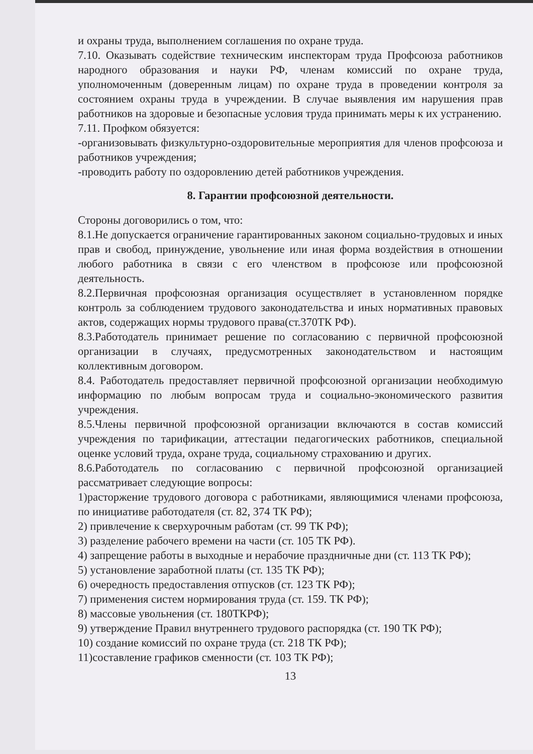и охраны труда, выполнением соглашения по охране труда.
7.10. Оказывать содействие техническим инспекторам труда Профсоюза работников народного образования и науки РФ, членам комиссий по охране труда, уполномоченным (доверенным лицам) по охране труда в проведении контроля за состоянием охраны труда в учреждении. В случае выявления им нарушения прав работников на здоровые и безопасные условия труда принимать меры к их устранению.
7.11. Профком обязуется:
-организовывать физкультурно-оздоровительные мероприятия для членов профсоюза и работников учреждения;
-проводить работу по оздоровлению детей работников учреждения.
8. Гарантии профсоюзной деятельности.
Стороны договорились о том, что:
8.1.Не допускается ограничение гарантированных законом социально-трудовых и иных прав и свобод, принуждение, увольнение или иная форма воздействия в отношении любого работника в связи с его членством в профсоюзе или профсоюзной деятельность.
8.2.Первичная профсоюзная организация осуществляет в установленном порядке контроль за соблюдением трудового законодательства и иных нормативных правовых актов, содержащих нормы трудового права(ст.370ТК РФ).
8.3.Работодатель принимает решение по согласованию с первичной профсоюзной организации в случаях, предусмотренных законодательством и настоящим коллективным договором.
8.4. Работодатель предоставляет первичной профсоюзной организации необходимую информацию по любым вопросам труда и социально-экономического развития учреждения.
8.5.Члены первичной профсоюзной организации включаются в состав комиссий учреждения по тарификации, аттестации педагогических работников, специальной оценке условий труда, охране труда, социальному страхованию и других.
8.6.Работодатель по согласованию с первичной профсоюзной организацией рассматривает следующие вопросы:
1)расторжение трудового договора с работниками, являющимися членами профсоюза, по инициативе работодателя (ст. 82, 374 ТК РФ);
2) привлечение к сверхурочным работам (ст. 99 ТК РФ);
3) разделение рабочего времени на части (ст. 105 ТК РФ).
4) запрещение работы в выходные и нерабочие праздничные дни (ст. 113 ТК РФ);
5) установление заработной платы (ст. 135 ТК РФ);
6) очередность предоставления отпусков (ст. 123 ТК РФ);
7) применения систем нормирования труда (ст. 159. ТК РФ);
8) массовые увольнения (ст. 180ТКРФ);
9) утверждение Правил внутреннего трудового распорядка (ст. 190 ТК РФ);
10) создание комиссий по охране труда (ст. 218 ТК РФ);
11)составление графиков сменности (ст. 103 ТК РФ);
13